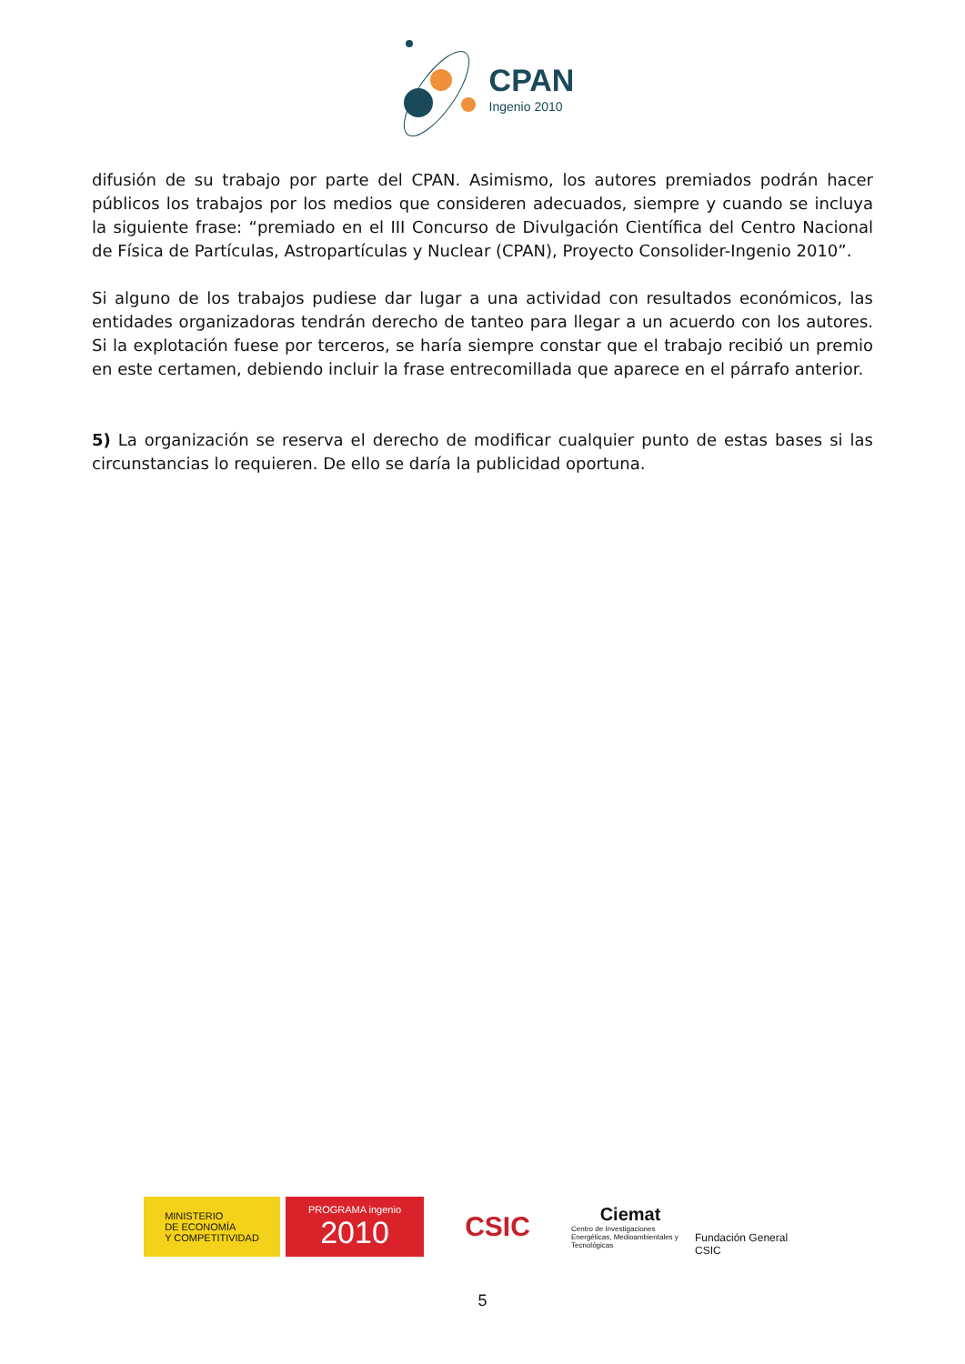CPAN
Ingenio 2010
difusión de su trabajo por parte del CPAN. Asimismo, los autores premiados podrán hacer públicos los trabajos por los medios que consideren adecuados, siempre y cuando se incluya la siguiente frase: “premiado en el III Concurso de Divulgación Científica del Centro Nacional de Física de Partículas, Astropartículas y Nuclear (CPAN), Proyecto Consolider-Ingenio 2010”.
Si alguno de los trabajos pudiese dar lugar a una actividad con resultados económicos, las entidades organizadoras tendrán derecho de tanteo para llegar a un acuerdo con los autores. Si la explotación fuese por terceros, se haría siempre constar que el trabajo recibió un premio en este certamen, debiendo incluir la frase entrecomillada que aparece en el párrafo anterior.
5) La organización se reserva el derecho de modificar cualquier punto de estas bases si las circunstancias lo requieren. De ello se daría la publicidad oportuna.
MINISTERIO
DE ECONOMÍA
Y COMPETITIVIDAD
PROGRAMA ingenio
2010
CSIC
Ciemat
Centro de Investigaciones Energéticas, Medioambientales y Tecnológicas
Fundación General CSIC
5